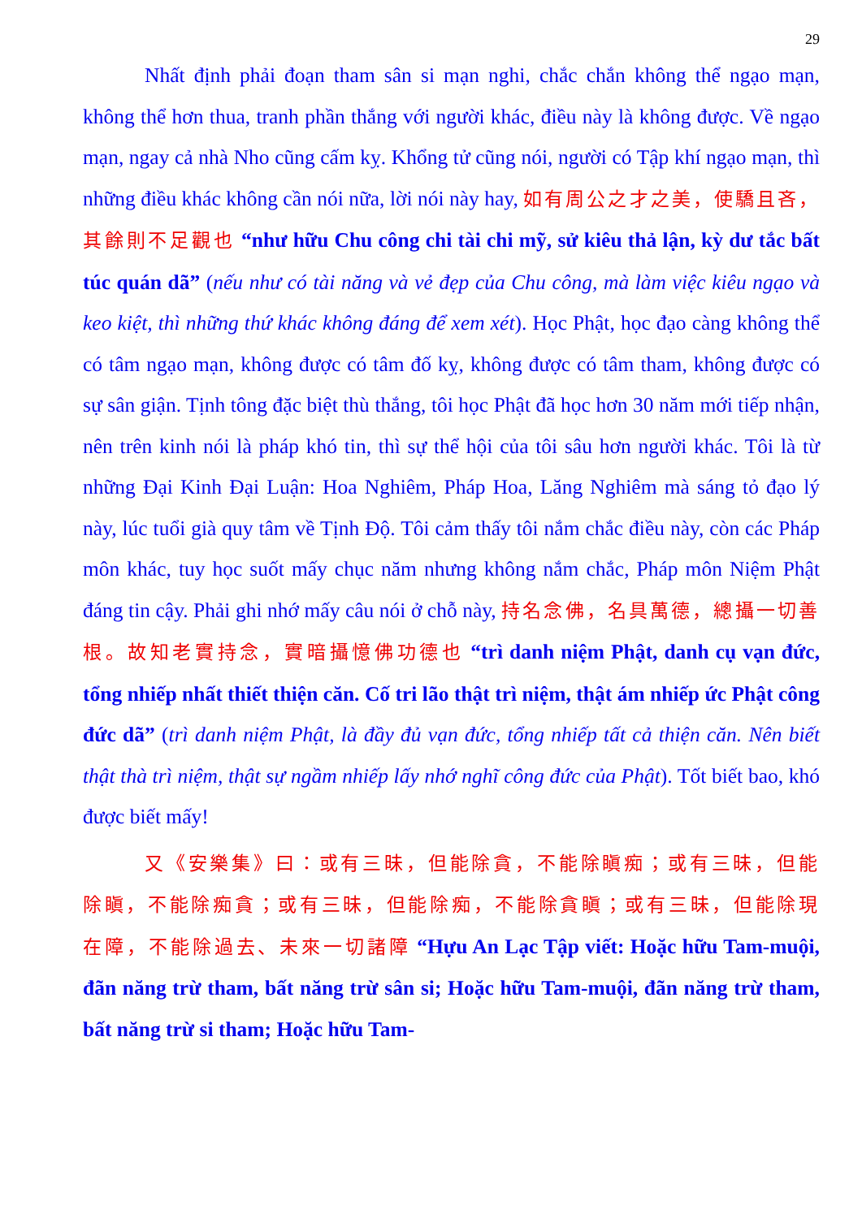29
Nhất định phải đoạn tham sân si mạn nghi, chắc chắn không thể ngạo mạn, không thể hơn thua, tranh phần thắng với người khác, điều này là không được. Về ngạo mạn, ngay cả nhà Nho cũng cấm kỵ. Khổng tử cũng nói, người có Tập khí ngạo mạn, thì những điều khác không cần nói nữa, lời nói này hay, 如有周公之才之美，使驕且吝，其餘則不足觀也 “như hữu Chu công chi tài chi mỹ, sử kiêu thả lận, kỳ dư tắc bất túc quán dã” (nếu như có tài năng và vẻ đẹp của Chu công, mà làm việc kiêu ngạo và keo kiệt, thì những thứ khác không đáng để xem xét). Học Phật, học đạo càng không thể có tâm ngạo mạn, không được có tâm đố kỵ, không được có tâm tham, không được có sự sân giận. Tịnh tông đặc biệt thù thắng, tôi học Phật đã học hơn 30 năm mới tiếp nhận, nên trên kinh nói là pháp khó tin, thì sự thể hội của tôi sâu hơn người khác. Tôi là từ những Đại Kinh Đại Luận: Hoa Nghiêm, Pháp Hoa, Lăng Nghiêm mà sáng tỏ đạo lý này, lúc tuổi già quy tâm về Tịnh Độ. Tôi cảm thấy tôi nắm chắc điều này, còn các Pháp môn khác, tuy học suốt mấy chục năm nhưng không nắm chắc, Pháp môn Niệm Phật đáng tin cậy. Phải ghi nhớ mấy câu nói ở chỗ này, 持名念佛，名具萬德，總攝一切善根。故知老實持念，實暗攝憶佛功德也 “trì danh niệm Phật, danh cụ vạn đức, tổng nhiếp nhất thiết thiện căn. Cố tri lão thật trì niệm, thật ám nhiếp ức Phật công đức dã” (trì danh niệm Phật, là đầy đủ vạn đức, tổng nhiếp tất cả thiện căn. Nên biết thật thà trì niệm, thật sự ngầm nhiếp lấy nhớ nghĩ công đức của Phật). Tốt biết bao, khó được biết mấy!
又《安樂集》曰：或有三昧，但能除貪，不能除瞋痴；或有三昧，但能除瞋，不能除痴貪；或有三昧，但能除痴，不能除貪瞋；或有三昧，但能除現在障，不能除過去、未來一切諸障 “Hựu An Lạc Tập viết: Hoặc hữu Tam-muội, đãn năng trừ tham, bất năng trừ sân si; Hoặc hữu Tam-muội, đãn năng trừ tham, bất năng trừ si tham; Hoặc hữu Tam-